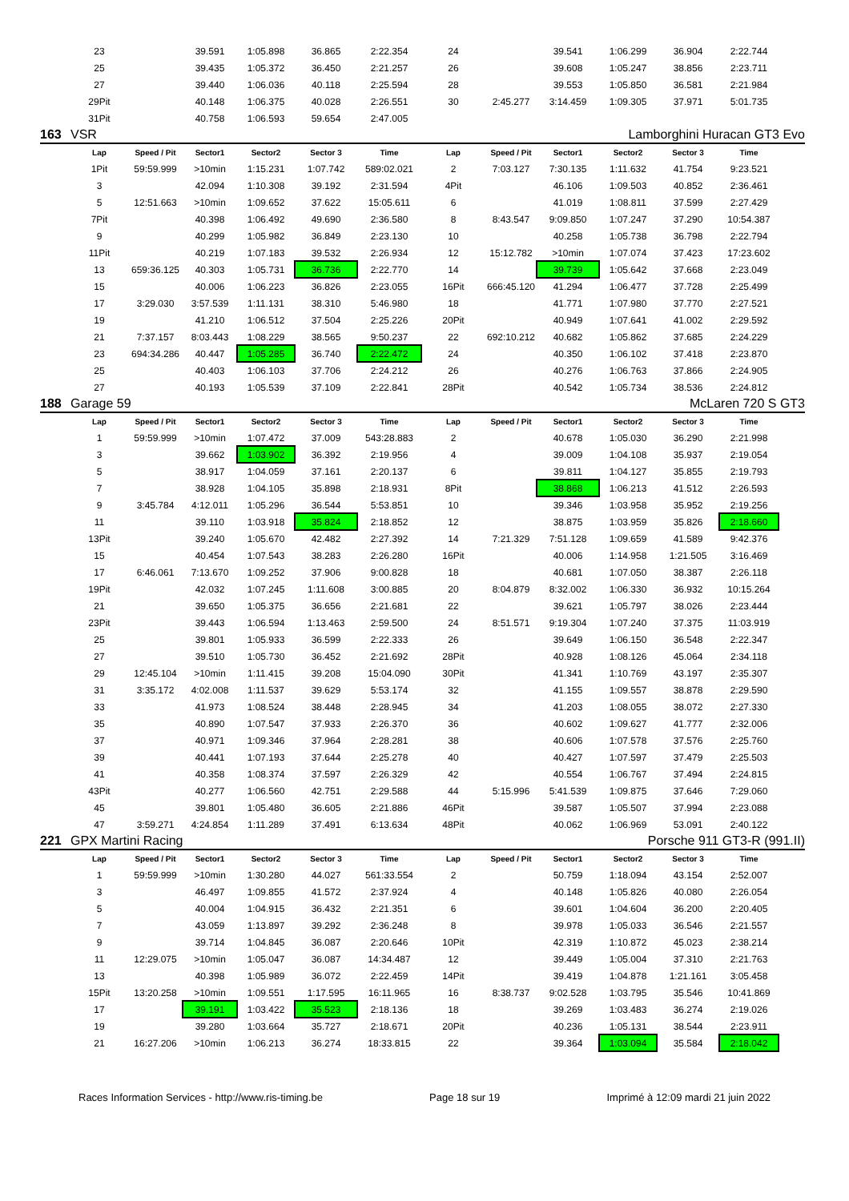| | 23 | | 39.591 | 1:05.898 | 36.865 | 2:22.354 | 24 | | 39.541 | 1:06.299 | 36.904 | 2:22.744 | |
| | 25 | | 39.435 | 1:05.372 | 36.450 | 2:21.257 | 26 | | 39.608 | 1:05.247 | 38.856 | 2:23.711 | |
| | 27 | | 39.440 | 1:06.036 | 40.118 | 2:25.594 | 28 | | 39.553 | 1:05.850 | 36.581 | 2:21.984 | |
| | 29Pit | | 40.148 | 1:06.375 | 40.028 | 2:26.551 | 30 | 2:45.277 | 3:14.459 | 1:09.305 | 37.971 | 5:01.735 | |
| | 31Pit | | 40.758 | 1:06.593 | 59.654 | 2:47.005 | | | | | | | |
| 163 | VSR | | | | Lamborghini Huracan GT3 Evo | | | | | | | | |
| | Lap | Speed / Pit | Sector1 | Sector2 | Sector 3 | Time | Lap | Speed / Pit | Sector1 | Sector2 | Sector 3 | Time | |
| | 1Pit | 59:59.999 | >10min | 1:15.231 | 1:07.742 | 589:02.021 | 2 | 7:03.127 | 7:30.135 | 1:11.632 | 41.754 | 9:23.521 | |
| | 3 | | 42.094 | 1:10.308 | 39.192 | 2:31.594 | 4Pit | | 46.106 | 1:09.503 | 40.852 | 2:36.461 | |
| | 5 | 12:51.663 | >10min | 1:09.652 | 37.622 | 15:05.611 | 6 | | 41.019 | 1:08.811 | 37.599 | 2:27.429 | |
| | 7Pit | | 40.398 | 1:06.492 | 49.690 | 2:36.580 | 8 | 8:43.547 | 9:09.850 | 1:07.247 | 37.290 | 10:54.387 | |
| | 9 | | 40.299 | 1:05.982 | 36.849 | 2:23.130 | 10 | | 40.258 | 1:05.738 | 36.798 | 2:22.794 | |
| | 11Pit | | 40.219 | 1:07.183 | 39.532 | 2:26.934 | 12 | 15:12.782 | >10min | 1:07.074 | 37.423 | 17:23.602 | |
| | 13 | 659:36.125 | 40.303 | 1:05.731 | 36.736 | 2:22.770 | 14 | | 39.739 | 1:05.642 | 37.668 | 2:23.049 | |
| | 15 | | 40.006 | 1:06.223 | 36.826 | 2:23.055 | 16Pit | 666:45.120 | 41.294 | 1:06.477 | 37.728 | 2:25.499 | |
| | 17 | 3:29.030 | 3:57.539 | 1:11.131 | 38.310 | 5:46.980 | 18 | | 41.771 | 1:07.980 | 37.770 | 2:27.521 | |
| | 19 | | 41.210 | 1:06.512 | 37.504 | 2:25.226 | 20Pit | | 40.949 | 1:07.641 | 41.002 | 2:29.592 | |
| | 21 | 7:37.157 | 8:03.443 | 1:08.229 | 38.565 | 9:50.237 | 22 | 692:10.212 | 40.682 | 1:05.862 | 37.685 | 2:24.229 | |
| | 23 | 694:34.286 | 40.447 | 1:05.285 | 36.740 | 2:22.472 | 24 | | 40.350 | 1:06.102 | 37.418 | 2:23.870 | |
| | 25 | | 40.403 | 1:06.103 | 37.706 | 2:24.212 | 26 | | 40.276 | 1:06.763 | 37.866 | 2:24.905 | |
| | 27 | | 40.193 | 1:05.539 | 37.109 | 2:22.841 | 28Pit | | 40.542 | 1:05.734 | 38.536 | 2:24.812 | |
| 188 | Garage 59 | | | | McLaren 720 S GT3 | | | | | | | | |
| | Lap | Speed / Pit | Sector1 | Sector2 | Sector 3 | Time | Lap | Speed / Pit | Sector1 | Sector2 | Sector 3 | Time | |
| | 1 | 59:59.999 | >10min | 1:07.472 | 37.009 | 543:28.883 | 2 | | 40.678 | 1:05.030 | 36.290 | 2:21.998 | |
| | 3 | | 39.662 | 1:03.902 | 36.392 | 2:19.956 | 4 | | 39.009 | 1:04.108 | 35.937 | 2:19.054 | |
| | 5 | | 38.917 | 1:04.059 | 37.161 | 2:20.137 | 6 | | 39.811 | 1:04.127 | 35.855 | 2:19.793 | |
| | 7 | | 38.928 | 1:04.105 | 35.898 | 2:18.931 | 8Pit | | 38.868 | 1:06.213 | 41.512 | 2:26.593 | |
| | 9 | 3:45.784 | 4:12.011 | 1:05.296 | 36.544 | 5:53.851 | 10 | | 39.346 | 1:03.958 | 35.952 | 2:19.256 | |
| | 11 | | 39.110 | 1:03.918 | 35.824 | 2:18.852 | 12 | | 38.875 | 1:03.959 | 35.826 | 2:18.660 | |
| | 13Pit | | 39.240 | 1:05.670 | 42.482 | 2:27.392 | 14 | 7:21.329 | 7:51.128 | 1:09.659 | 41.589 | 9:42.376 | |
| | 15 | | 40.454 | 1:07.543 | 38.283 | 2:26.280 | 16Pit | | 40.006 | 1:14.958 | 1:21.505 | 3:16.469 | |
| | 17 | 6:46.061 | 7:13.670 | 1:09.252 | 37.906 | 9:00.828 | 18 | | 40.681 | 1:07.050 | 38.387 | 2:26.118 | |
| | 19Pit | | 42.032 | 1:07.245 | 1:11.608 | 3:00.885 | 20 | 8:04.879 | 8:32.002 | 1:06.330 | 36.932 | 10:15.264 | |
| | 21 | | 39.650 | 1:05.375 | 36.656 | 2:21.681 | 22 | | 39.621 | 1:05.797 | 38.026 | 2:23.444 | |
| | 23Pit | | 39.443 | 1:06.594 | 1:13.463 | 2:59.500 | 24 | 8:51.571 | 9:19.304 | 1:07.240 | 37.375 | 11:03.919 | |
| | 25 | | 39.801 | 1:05.933 | 36.599 | 2:22.333 | 26 | | 39.649 | 1:06.150 | 36.548 | 2:22.347 | |
| | 27 | | 39.510 | 1:05.730 | 36.452 | 2:21.692 | 28Pit | | 40.928 | 1:08.126 | 45.064 | 2:34.118 | |
| | 29 | 12:45.104 | >10min | 1:11.415 | 39.208 | 15:04.090 | 30Pit | | 41.341 | 1:10.769 | 43.197 | 2:35.307 | |
| | 31 | 3:35.172 | 4:02.008 | 1:11.537 | 39.629 | 5:53.174 | 32 | | 41.155 | 1:09.557 | 38.878 | 2:29.590 | |
| | 33 | | 41.973 | 1:08.524 | 38.448 | 2:28.945 | 34 | | 41.203 | 1:08.055 | 38.072 | 2:27.330 | |
| | 35 | | 40.890 | 1:07.547 | 37.933 | 2:26.370 | 36 | | 40.602 | 1:09.627 | 41.777 | 2:32.006 | |
| | 37 | | 40.971 | 1:09.346 | 37.964 | 2:28.281 | 38 | | 40.606 | 1:07.578 | 37.576 | 2:25.760 | |
| | 39 | | 40.441 | 1:07.193 | 37.644 | 2:25.278 | 40 | | 40.427 | 1:07.597 | 37.479 | 2:25.503 | |
| | 41 | | 40.358 | 1:08.374 | 37.597 | 2:26.329 | 42 | | 40.554 | 1:06.767 | 37.494 | 2:24.815 | |
| | 43Pit | | 40.277 | 1:06.560 | 42.751 | 2:29.588 | 44 | 5:15.996 | 5:41.539 | 1:09.875 | 37.646 | 7:29.060 | |
| | 45 | | 39.801 | 1:05.480 | 36.605 | 2:21.886 | 46Pit | | 39.587 | 1:05.507 | 37.994 | 2:23.088 | |
| | 47 | 3:59.271 | 4:24.854 | 1:11.289 | 37.491 | 6:13.634 | 48Pit | | 40.062 | 1:06.969 | 53.091 | 2:40.122 | |
| 221 | GPX Martini Racing | | | | Porsche 911 GT3-R (991.II) | | | | | | | | |
| | Lap | Speed / Pit | Sector1 | Sector2 | Sector 3 | Time | Lap | Speed / Pit | Sector1 | Sector2 | Sector 3 | Time | |
| | 1 | 59:59.999 | >10min | 1:30.280 | 44.027 | 561:33.554 | 2 | | 50.759 | 1:18.094 | 43.154 | 2:52.007 | |
| | 3 | | 46.497 | 1:09.855 | 41.572 | 2:37.924 | 4 | | 40.148 | 1:05.826 | 40.080 | 2:26.054 | |
| | 5 | | 40.004 | 1:04.915 | 36.432 | 2:21.351 | 6 | | 39.601 | 1:04.604 | 36.200 | 2:20.405 | |
| | 7 | | 43.059 | 1:13.897 | 39.292 | 2:36.248 | 8 | | 39.978 | 1:05.033 | 36.546 | 2:21.557 | |
| | 9 | | 39.714 | 1:04.845 | 36.087 | 2:20.646 | 10Pit | | 42.319 | 1:10.872 | 45.023 | 2:38.214 | |
| | 11 | 12:29.075 | >10min | 1:05.047 | 36.087 | 14:34.487 | 12 | | 39.449 | 1:05.004 | 37.310 | 2:21.763 | |
| | 13 | | 40.398 | 1:05.989 | 36.072 | 2:22.459 | 14Pit | | 39.419 | 1:04.878 | 1:21.161 | 3:05.458 | |
| | 15Pit | 13:20.258 | >10min | 1:09.551 | 1:17.595 | 16:11.965 | 16 | 8:38.737 | 9:02.528 | 1:03.795 | 35.546 | 10:41.869 | |
| | 17 | | 39.191 | 1:03.422 | 35.523 | 2:18.136 | 18 | | 39.269 | 1:03.483 | 36.274 | 2:19.026 | |
| | 19 | | 39.280 | 1:03.664 | 35.727 | 2:18.671 | 20Pit | | 40.236 | 1:05.131 | 38.544 | 2:23.911 | |
| | 21 | 16:27.206 | >10min | 1:06.213 | 36.274 | 18:33.815 | 22 | | 39.364 | 1:03.094 | 35.584 | 2:18.042 | |
Races Information Services - http://www.ris-timing.be Page 18 sur 19 Imprimé à 12:09 mardi 21 juin 2022